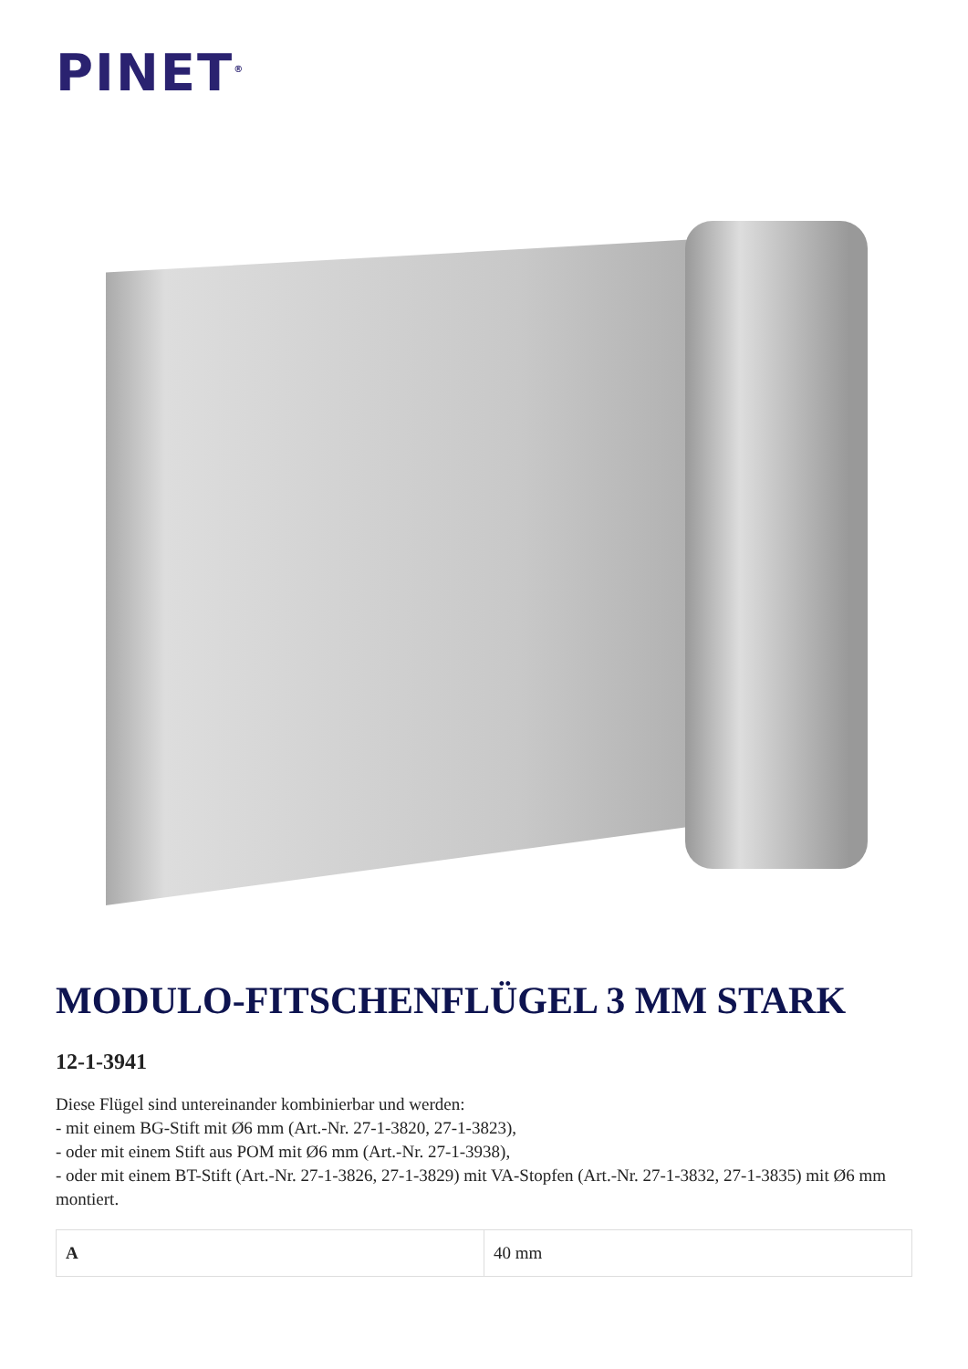PINET<sup>®</sup>
MODULO-FITSCHENFLÜGEL 3 MM STARK
12-1-3941
Diese Flügel sind untereinander kombinierbar und werden:
- mit einem BG-Stift mit Ø6 mm (Art.-Nr. 27-1-3820, 27-1-3823),
- oder mit einem Stift aus POM mit Ø6 mm (Art.-Nr. 27-1-3938),
- oder mit einem BT-Stift (Art.-Nr. 27-1-3826, 27-1-3829) mit VA-Stopfen (Art.-Nr. 27-1-3832, 27-1-3835) mit Ø6 mm montiert.
| A | 40 mm |